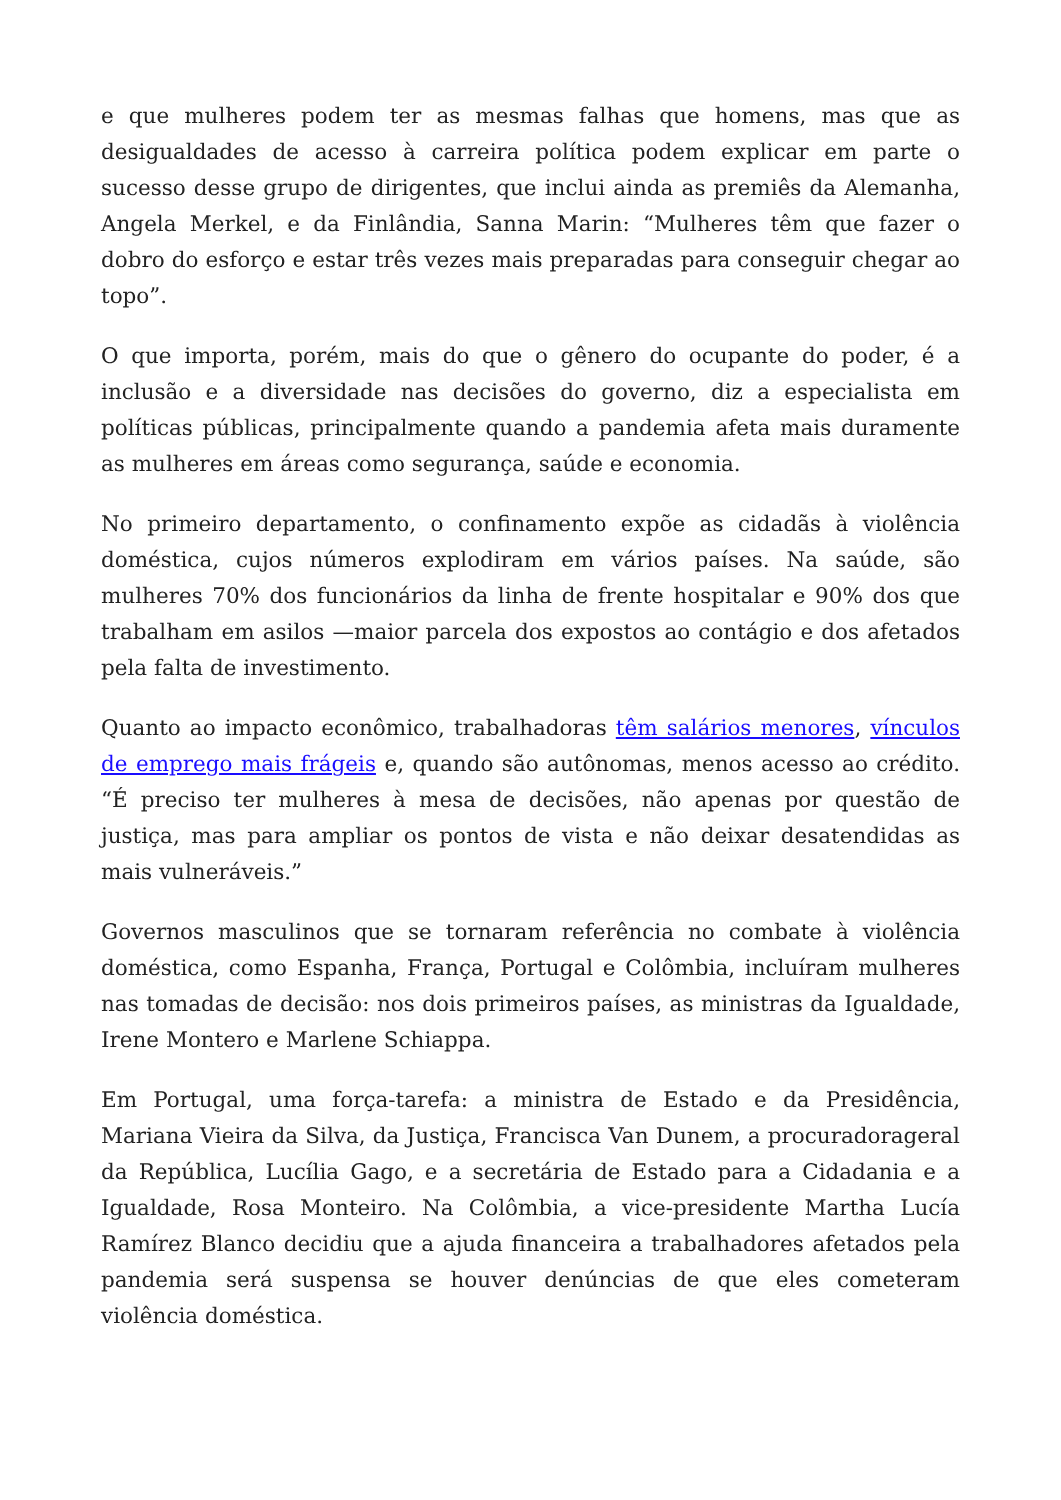e que mulheres podem ter as mesmas falhas que homens, mas que as desigualdades de acesso à carreira política podem explicar em parte o sucesso desse grupo de dirigentes, que inclui ainda as premiês da Alemanha, Angela Merkel, e da Finlândia, Sanna Marin: “Mulheres têm que fazer o dobro do esforço e estar três vezes mais preparadas para conseguir chegar ao topo”.
O que importa, porém, mais do que o gênero do ocupante do poder, é a inclusão e a diversidade nas decisões do governo, diz a especialista em políticas públicas, principalmente quando a pandemia afeta mais duramente as mulheres em áreas como segurança, saúde e economia.
No primeiro departamento, o confinamento expõe as cidadãs à violência doméstica, cujos números explodiram em vários países. Na saúde, são mulheres 70% dos funcionários da linha de frente hospitalar e 90% dos que trabalham em asilos —maior parcela dos expostos ao contágio e dos afetados pela falta de investimento.
Quanto ao impacto econômico, trabalhadoras têm salários menores, vínculos de emprego mais frágeis e, quando são autônomas, menos acesso ao crédito. “É preciso ter mulheres à mesa de decisões, não apenas por questão de justiça, mas para ampliar os pontos de vista e não deixar desatendidas as mais vulneráveis.”
Governos masculinos que se tornaram referência no combate à violência doméstica, como Espanha, França, Portugal e Colômbia, incluíram mulheres nas tomadas de decisão: nos dois primeiros países, as ministras da Igualdade, Irene Montero e Marlene Schiappa.
Em Portugal, uma força-tarefa: a ministra de Estado e da Presidência, Mariana Vieira da Silva, da Justiça, Francisca Van Dunem, a procuradorageral da República, Lucília Gago, e a secretária de Estado para a Cidadania e a Igualdade, Rosa Monteiro. Na Colômbia, a vice-presidente Martha Lucía Ramírez Blanco decidiu que a ajuda financeira a trabalhadores afetados pela pandemia será suspensa se houver denúncias de que eles cometeram violência doméstica.